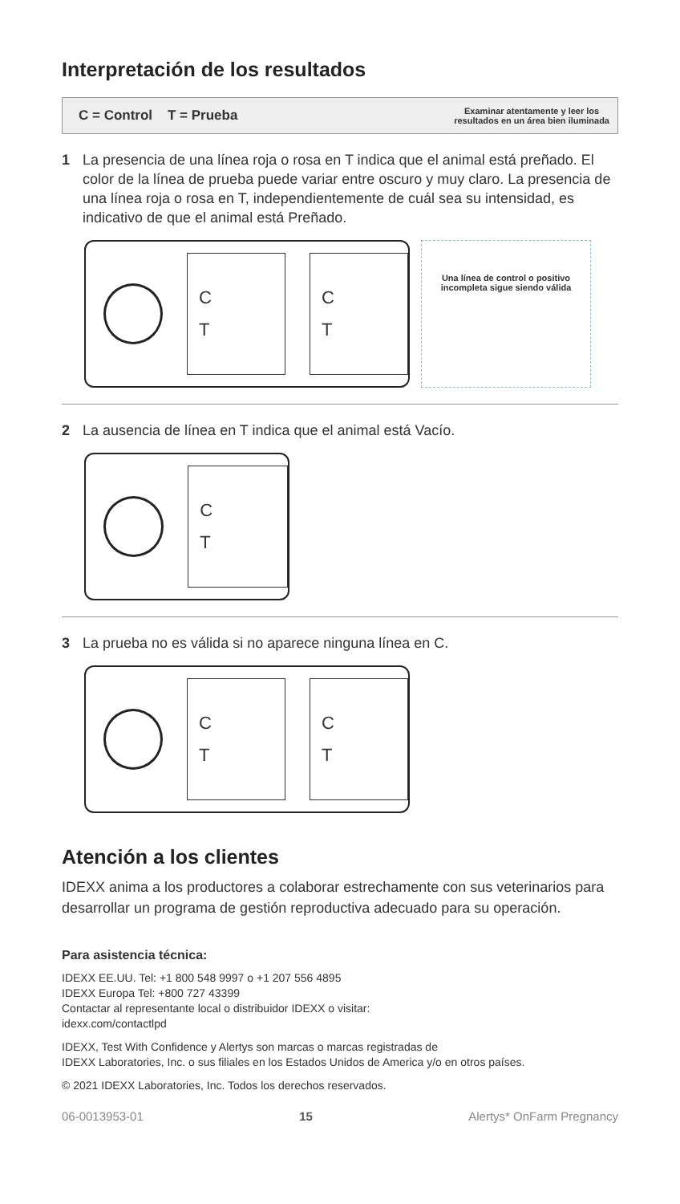Interpretación de los resultados
C = Control T = Prueba Examinar atentamente y leer los
resultados en un área bien iluminada
1 La presencia de una línea roja o rosa en T indica que el animal está preñado. El color de la línea de prueba puede variar entre oscuro y muy claro. La presencia de una línea roja o rosa en T, independientemente de cuál sea su intensidad, es indicativo de que el animal está Preñado.
C
T
C
T
Una línea de control o positivo incompleta sigue siendo válida
2 La ausencia de línea en T indica que el animal está Vacío.
C
T
3 La prueba no es válida si no aparece ninguna línea en C.
C
T
C
T
Atención a los clientes
IDEXX anima a los productores a colaborar estrechamente con sus veterinarios para desarrollar un programa de gestión reproductiva adecuado para su operación.
Para asistencia técnica:
IDEXX EE.UU. Tel: +1 800 548 9997 o +1 207 556 4895
IDEXX Europa Tel: +800 727 43399
Contactar al representante local o distribuidor IDEXX o visitar:
idexx.com/contactlpd
IDEXX, Test With Confidence y Alertys son marcas o marcas registradas de
IDEXX Laboratories, Inc. o sus filiales en los Estados Unidos de America y/o en otros países.
© 2021 IDEXX Laboratories, Inc. Todos los derechos reservados.
06-0013953-01 15 Alertys* OnFarm Pregnancy